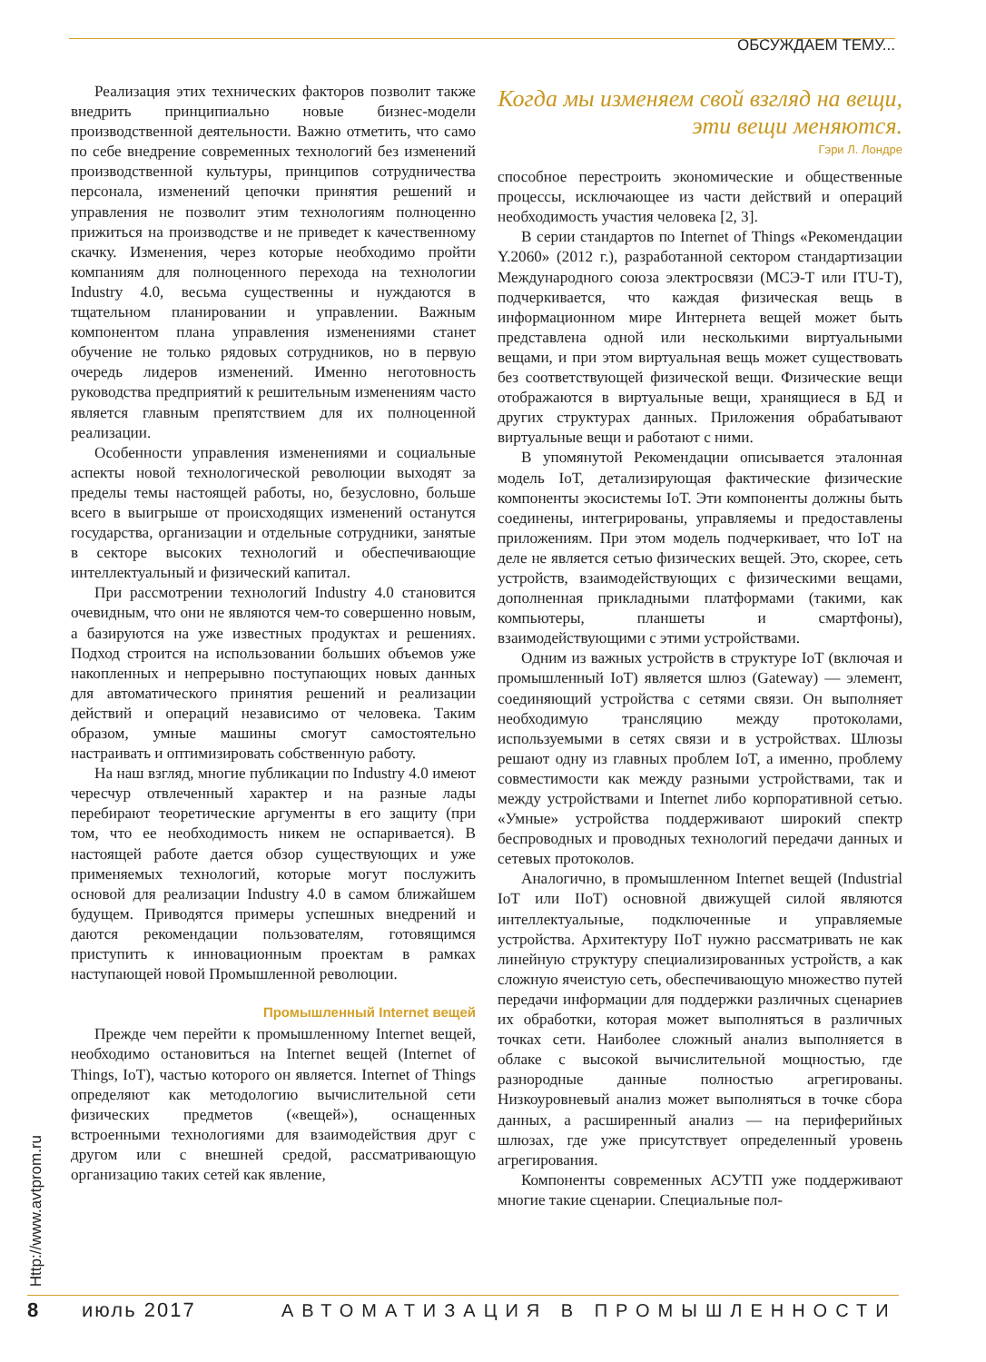ОБСУЖДАЕМ ТЕМУ...
Реализация этих технических факторов позволит также внедрить принципиально новые бизнес-модели производственной деятельности. Важно отметить, что само по себе внедрение современных технологий без изменений производственной культуры, принципов сотрудничества персонала, изменений цепочки принятия решений и управления не позволит этим технологиям полноценно прижиться на производстве и не приведет к качественному скачку. Изменения, через которые необходимо пройти компаниям для полноценного перехода на технологии Industry 4.0, весьма существенны и нуждаются в тщательном планировании и управлении. Важным компонентом плана управления изменениями станет обучение не только рядовых сотрудников, но в первую очередь лидеров изменений. Именно неготовность руководства предприятий к решительным изменениям часто является главным препятствием для их полноценной реализации.
Особенности управления изменениями и социальные аспекты новой технологической революции выходят за пределы темы настоящей работы, но, безусловно, больше всего в выигрыше от происходящих изменений останутся государства, организации и отдельные сотрудники, занятые в секторе высоких технологий и обеспечивающие интеллектуальный и физический капитал.
При рассмотрении технологий Industry 4.0 становится очевидным, что они не являются чем-то совершенно новым, а базируются на уже известных продуктах и решениях. Подход строится на использовании больших объемов уже накопленных и непрерывно поступающих новых данных для автоматического принятия решений и реализации действий и операций независимо от человека. Таким образом, умные машины смогут самостоятельно настраивать и оптимизировать собственную работу.
На наш взгляд, многие публикации по Industry 4.0 имеют чересчур отвлеченный характер и на разные лады перебирают теоретические аргументы в его защиту (при том, что ее необходимость никем не оспаривается). В настоящей работе дается обзор существующих и уже применяемых технологий, которые могут послужить основой для реализации Industry 4.0 в самом ближайшем будущем. Приводятся примеры успешных внедрений и даются рекомендации пользователям, готовящимся приступить к инновационным проектам в рамках наступающей новой Промышленной революции.
Промышленный Internet вещей
Прежде чем перейти к промышленному Internet вещей, необходимо остановиться на Internet вещей (Internet of Things, IoT), частью которого он является. Internet of Things определяют как методологию вычислительной сети физических предметов («вещей»), оснащенных встроенными технологиями для взаимодействия друг с другом или с внешней средой, рассматривающую организацию таких сетей как явление,
Когда мы изменяем свой взгляд на вещи, эти вещи меняются.
Гэри Л. Лондре
способное перестроить экономические и общественные процессы, исключающее из части действий и операций необходимость участия человека [2, 3].
В серии стандартов по Internet of Things «Рекомендации Y.2060» (2012 г.), разработанной сектором стандартизации Международного союза электросвязи (МСЭ-Т или ITU-T), подчеркивается, что каждая физическая вещь в информационном мире Интернета вещей может быть представлена одной или несколькими виртуальными вещами, и при этом виртуальная вещь может существовать без соответствующей физической вещи. Физические вещи отображаются в виртуальные вещи, хранящиеся в БД и других структурах данных. Приложения обрабатывают виртуальные вещи и работают с ними.
В упомянутой Рекомендации описывается эталонная модель IoT, детализирующая фактические физические компоненты экосистемы IoT. Эти компоненты должны быть соединены, интегрированы, управляемы и предоставлены приложениям. При этом модель подчеркивает, что IoT на деле не является сетью физических вещей. Это, скорее, сеть устройств, взаимодействующих с физическими вещами, дополненная прикладными платформами (такими, как компьютеры, планшеты и смартфоны), взаимодействующими с этими устройствами.
Одним из важных устройств в структуре IoT (включая и промышленный IoT) является шлюз (Gateway) — элемент, соединяющий устройства с сетями связи. Он выполняет необходимую трансляцию между протоколами, используемыми в сетях связи и в устройствах. Шлюзы решают одну из главных проблем IoT, а именно, проблему совместимости как между разными устройствами, так и между устройствами и Internet либо корпоративной сетью. «Умные» устройства поддерживают широкий спектр беспроводных и проводных технологий передачи данных и сетевых протоколов.
Аналогично, в промышленном Internet вещей (Industrial IoT или IIoT) основной движущей силой являются интеллектуальные, подключенные и управляемые устройства. Архитектуру IIoT нужно рассматривать не как линейную структуру специализированных устройств, а как сложную ячеистую сеть, обеспечивающую множество путей передачи информации для поддержки различных сценариев их обработки, которая может выполняться в различных точках сети. Наиболее сложный анализ выполняется в облаке с высокой вычислительной мощностью, где разнородные данные полностью агрегированы. Низкоуровневый анализ может выполняться в точке сбора данных, а расширенный анализ — на периферийных шлюзах, где уже присутствует определенный уровень агрегирования.
Компоненты современных АСУТП уже поддерживают многие такие сценарии. Специальные пол-
Http://www.avtprom.ru
8 июль 2017 АВТОМАТИЗАЦИЯ В ПРОМЫШЛЕННОСТИ